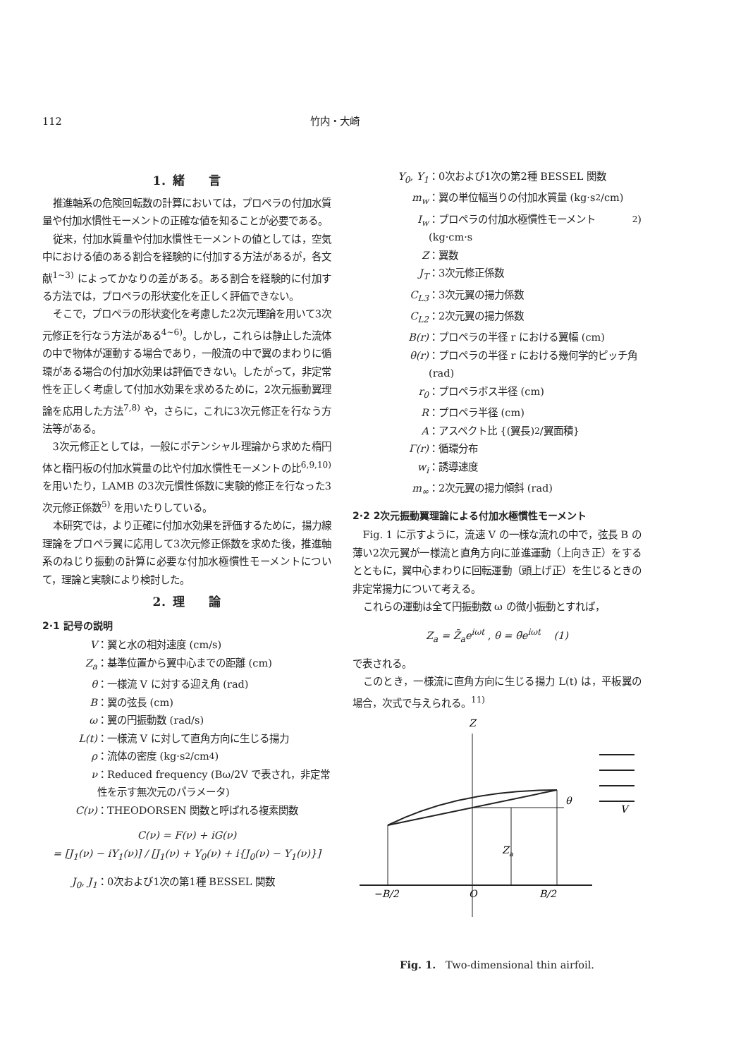112 竹内・大崎
1．緒　　言
推進軸系の危険回転数の計算においては，プロペラの付加水質量や付加水慣性モーメントの正確な値を知ることが必要である。
従来，付加水質量や付加水慣性モーメントの値としては，空気中における値のある割合を経験的に付加する方法があるが，各文献<sup>1~3)</sup> によってかなりの差がある。ある割合を経験的に付加する方法では，プロペラの形状変化を正しく評価できない。
そこで，プロペラの形状変化を考慮した2次元理論を用いて3次元修正を行なう方法がある<sup>4~6)</sup>。しかし，これらは静止した流体の中で物体が運動する場合であり，一般流の中で翼のまわりに循環がある場合の付加水効果は評価できない。したがって，非定常性を正しく考慮して付加水効果を求めるために，2次元振動翼理論を応用した方法<sup>7,8)</sup> や，さらに，これに3次元修正を行なう方法等がある。
3次元修正としては，一般にポテンシャル理論から求めた楕円体と楕円板の付加水質量の比や付加水慣性モーメントの比<sup>6,9,10)</sup> を用いたり，LAMB の3次元慣性係数に実験的修正を行なった3次元修正係数<sup>5)</sup> を用いたりしている。
本研究では，より正確に付加水効果を評価するために，揚力線理論をプロペラ翼に応用して3次元修正係数を求めた後，推進軸系のねじり振動の計算に必要な付加水極慣性モーメントについて，理論と実験により検討した。
2．理　　論
2·1 記号の説明
V ：翼と水の相対速度 (cm/s)
Z<sub>a</sub> ：基準位置から翼中心までの距離 (cm)
θ ：一様流 V に対する迎え角 (rad)
B ：翼の弦長 (cm)
ω ：翼の円振動数 (rad/s)
L(t) ：一様流 V に対して直角方向に生じる揚力
ρ ：流体の密度 (kg·s<sup>2</sup>/cm<sup>4</sup>)
ν ：Reduced frequency (Bω/2V で表され，非定常性を示す無次元のパラメータ)
C(ν) ：THEODORSEN 関数と呼ばれる複素関数
C(ν) = F(ν) + iG(ν)
= [J<sub>1</sub>(ν) − iY<sub>1</sub>(ν)] / [J<sub>1</sub>(ν) + Y<sub>0</sub>(ν) + i{J<sub>0</sub>(ν) − Y<sub>1</sub>(ν)}]
J<sub>0</sub>, J<sub>1</sub> ：0次および1次の第1種 BESSEL 関数
Y<sub>0</sub>, Y<sub>1</sub> ：0次および1次の第2種 BESSEL 関数
m<sub>w</sub> ：翼の単位幅当りの付加水質量 (kg·s<sup>2</sup>/cm)
I<sub>w</sub> ：プロペラの付加水極慣性モーメント (kg·cm·s<sup>2</sup>)
Z ：翼数
J<sub>T</sub> ：3次元修正係数
C<sub>L3</sub> ：3次元翼の揚力係数
C<sub>L2</sub> ：2次元翼の揚力係数
B(r) ：プロペラの半径 r における翼幅 (cm)
θ(r) ：プロペラの半径 r における幾何学的ピッチ角 (rad)
r<sub>0</sub> ：プロペラボス半径 (cm)
R ：プロペラ半径 (cm)
A ：アスペクト比 {(翼長)<sup>2</sup>/翼面積}
Γ(r) ：循環分布
w<sub>i</sub> ：誘導速度
m<sub>∞</sub> ：2次元翼の揚力傾斜 (rad)
2·2 2次元振動翼理論による付加水極慣性モーメント
Fig. 1 に示すように，流速 V の一様な流れの中で，弦長 B の薄い2次元翼が一様流と直角方向に並進運動（上向き正）をするとともに，翼中心まわりに回転運動（頭上げ正）を生じるときの非定常揚力について考える。
これらの運動は全て円振動数 ω の微小振動とすれば，
Z<sub>a</sub> = Z̄<sub>a</sub>e<sup>iωt</sup> , θ = θ̄e<sup>iωt</sup> (1)
で表される。
このとき，一様流に直角方向に生じる揚力 L(t) は，平板翼の場合，次式で与えられる。<sup>11)</sup>
Z
θ
Z
a
−B/2
O
B/2
V
Fig. 1. Two-dimensional thin airfoil.